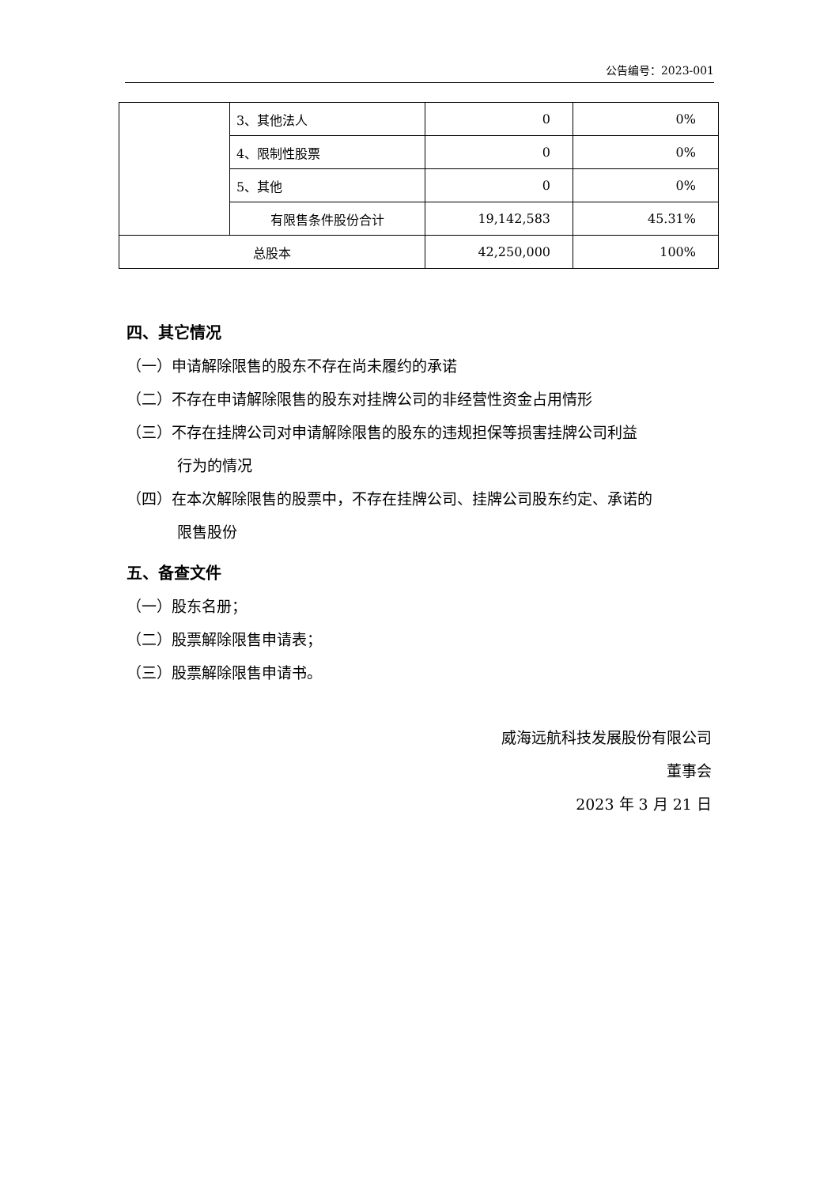公告编号：2023-001
| | 3、其他法人 | 0 | 0% |
| | 4、限制性股票 | 0 | 0% |
| | 5、其他 | 0 | 0% |
| | 有限售条件股份合计 | 19,142,583 | 45.31% |
| 总股本 | | 42,250,000 | 100% |
四、其它情况
（一）申请解除限售的股东不存在尚未履约的承诺
（二）不存在申请解除限售的股东对挂牌公司的非经营性资金占用情形
（三）不存在挂牌公司对申请解除限售的股东的违规担保等损害挂牌公司利益
行为的情况
（四）在本次解除限售的股票中，不存在挂牌公司、挂牌公司股东约定、承诺的
限售股份
五、备查文件
（一）股东名册；
（二）股票解除限售申请表；
（三）股票解除限售申请书。
威海远航科技发展股份有限公司
董事会
2023 年 3 月 21 日